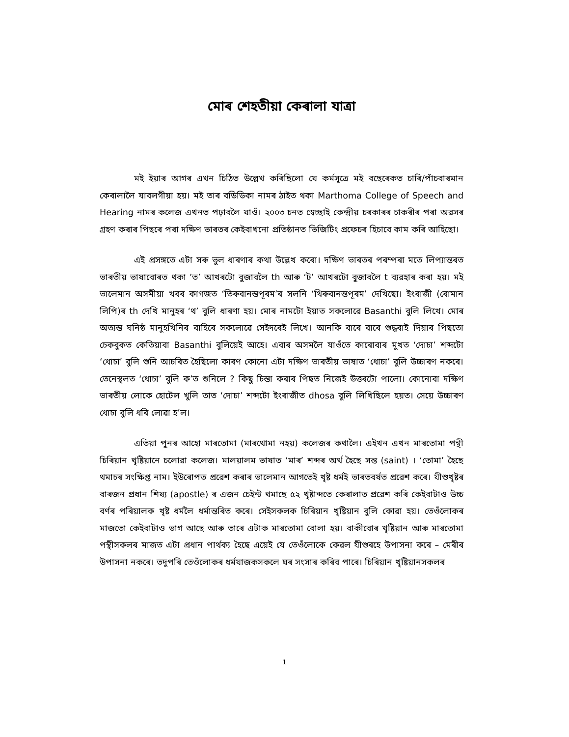মোৰ শেহতীয়া কেৰালা যাত্ৰা
মই ইয়াৰ আগৰ এখন চিঠিত উল্লেখ কৰিছিলো যে কৰ্মসূত্ৰে মই বছেৰেকত চাৰি/পাঁচবাৰমান কেৰালালৈ যাবলগীয়া হয়। মই তাৰ বডিডিকা নামৰ ঠাইত থকা Marthoma College of Speech and Hearing নামৰ কলেজ এখনত পঢ়াবলৈ যাওঁ। ২০০৩ চনত স্বেচ্ছাই কেন্দ্ৰীয় চৰকাৰৰ চাকৰীৰ পৰা অৱসৰ গ্ৰহণ কৰাৰ পিছৰে পৰা দক্ষিণ ভাৰতৰ কেইবাখনো প্ৰতিষ্ঠানত ভিজিটিং প্ৰফেচৰ হিচাবে কাম কৰি আহিছো।
এই প্ৰসঙ্গতে এটা সৰু ভুল ধাৰণাৰ কথা উল্লেখ কৰো। দক্ষিণ ভাৰতৰ পৰম্পৰা মতে লিপ্যান্তৰত ভাৰতীয় ভাষাবোৰত থকা ’ত’ আখৰটো বুজাবলৈ th আৰু ‘ট’ আখৰটো বুজাবলৈ t ব্যৱহাৰ কৰা হয়। মই ভালেমান অসমীয়া খবৰ কাগজত ‘তিৰুবানন্তপূৰম’ৰ সলনি ‘থিৰুবানন্তপূৰম’ দেখিছো। ইংৰাজী (ৰোমান লিপি)ৰ th দেখি মানুহৰ ‘থ’ বুলি ধাৰণা হয়। মোৰ নামটো ইয়াত সকলোৱে Basanthi বুলি লিখে। মোৰ অত্যন্ত ঘনিষ্ঠ মানুহখিনিৰ বাহিৰে সকলোৱে সেইদৰেই লিখে। আনকি বাৰে বাৰে শুদ্ধৰাই দিয়াৰ পিছতো চেকবুকত কেতিয়াবা Basanthi বুলিয়েই আহে। এবাৰ অসমলৈ যাওঁতে কাৰোবাৰ মুখত ‘দোচা’ শব্দটো ‘ধোচা’ বুলি শুনি আচৰিত হৈছিলো কাৰণ কোনো এটা দক্ষিণ ভাৰতীয় ভাষাত ‘ধোচা’ বুলি উচ্চাৰণ নকৰে। তেনেস্থলত ‘ধোচা’ বুলি ক’ত শুনিলে ? কিছু চিন্তা কৰাৰ পিছত নিজেই উত্তৰটো পালো। কোনোবা দক্ষিণ ভাৰতীয় লোকে হোটেল খুলি তাত ‘দোচা’ শব্দটো ইংৰাজীত dhosa বুলি লিখিছিলে হয়ত। সেয়ে উচ্চাৰণ ধোচা বুলি ধৰি লোৱা হ’ল।
এতিয়া পুনৰ আহো মাৰতোমা (মাৰথোমা নহয়) কলেজৰ কথালৈ। এইখন এখন মাৰতোমা পন্থী চিৰিয়ান খৃষ্টিয়ানে চলোৱা কলেজ। মালয়ালম ভাষাত ‘মাৰ’ শব্দৰ অৰ্থ হৈছে সন্ত (saint) । ‘তোমা’ হৈছে থমাচৰ সংক্ষিপ্ত নাম। ইউৰোপত প্ৰৱেশ কৰাৰ ভালেমান আগতেই খৃষ্ট ধৰ্মই ভাৰতবৰ্ষত প্ৰৱেশ কৰে। যীশুখৃষ্টৰ বাৰজন প্ৰধান শিষ্য (apostle) ৰ এজন চেইন্ট থমাছে ৫২ খৃষ্টাব্দতে কেৰালাত প্ৰৱেশ কৰি কেইবাটাও উচ্চ বৰ্ণৰ পৰিয়ালক খৃষ্ট ধৰ্মলৈ ধৰ্মান্তৰিত কৰে। সেইসকলক চিৰিয়ান খৃষ্টিয়ান বুলি কোৱা হয়। তেওঁলোকৰ মাজতো কেইবাটাও ভাগ আছে আৰু তাৰে এটাক মাৰতোমা বোলা হয়। বাকীবোৰ খৃষ্টিয়ান আৰু মাৰতোমা পন্থীসকলৰ মাজত এটা প্ৰধান পাৰ্থক্য হৈছে এয়েই যে তেওঁলোকে কেৱল যীশুৰহে উপাসনা কৰে – মেৰীৰ উপাসনা নকৰে। তদুপৰি তেওঁলোকৰ ধৰ্মযাজকসকলে ঘৰ সংসাৰ কৰিব পাৰে। চিৰিয়ান খৃষ্টিয়ানসকলৰ
1